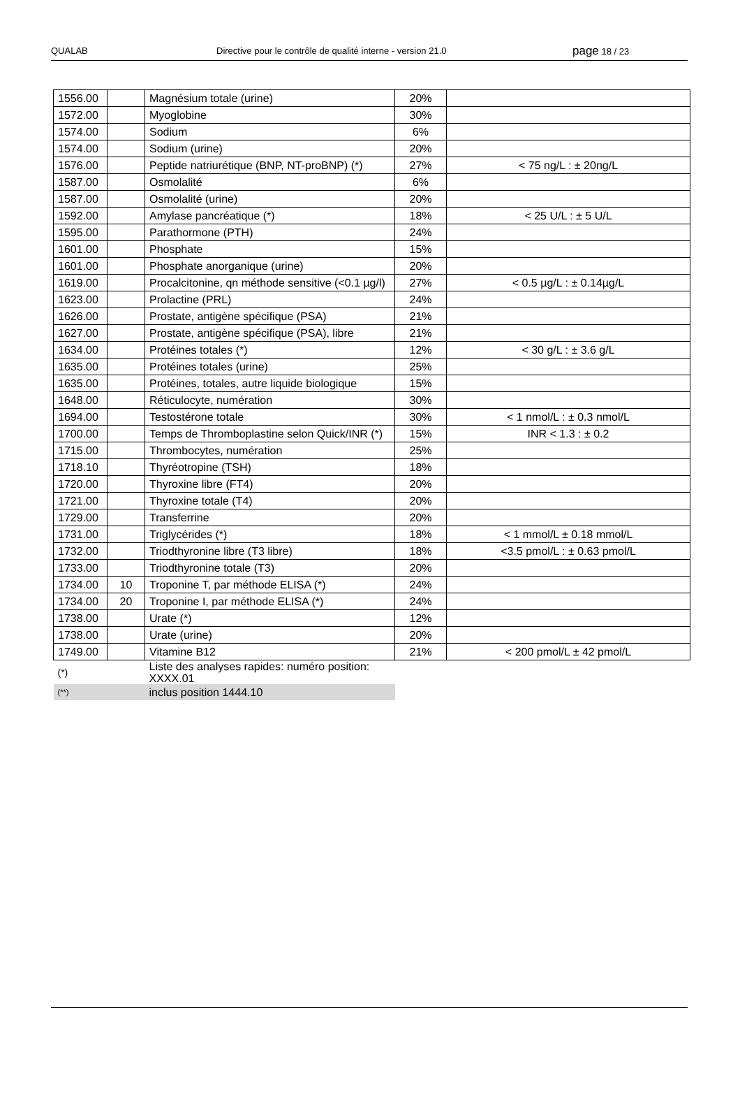QUALAB Directive pour le contrôle de qualité interne - version 21.0
page 18 / 23
| 1556.00 | | Magnésium totale (urine) | 20% | |
| 1572.00 | | Myoglobine | 30% | |
| 1574.00 | | Sodium | 6% | |
| 1574.00 | | Sodium (urine) | 20% | |
| 1576.00 | | Peptide natriurétique (BNP, NT-proBNP) (*) | 27% | < 75 ng/L : ± 20ng/L |
| 1587.00 | | Osmolalité | 6% | |
| 1587.00 | | Osmolalité (urine) | 20% | |
| 1592.00 | | Amylase pancréatique (*) | 18% | < 25 U/L : ± 5 U/L |
| 1595.00 | | Parathormone (PTH) | 24% | |
| 1601.00 | | Phosphate | 15% | |
| 1601.00 | | Phosphate anorganique (urine) | 20% | |
| 1619.00 | | Procalcitonine, qn méthode sensitive (<0.1 µg/l) | 27% | < 0.5 µg/L : ± 0.14µg/L |
| 1623.00 | | Prolactine (PRL) | 24% | |
| 1626.00 | | Prostate, antigène spécifique (PSA) | 21% | |
| 1627.00 | | Prostate, antigène spécifique (PSA), libre | 21% | |
| 1634.00 | | Protéines totales (*) | 12% | < 30 g/L : ± 3.6 g/L |
| 1635.00 | | Protéines totales (urine) | 25% | |
| 1635.00 | | Protéines, totales, autre liquide biologique | 15% | |
| 1648.00 | | Réticulocyte, numération | 30% | |
| 1694.00 | | Testostérone totale | 30% | < 1 nmol/L : ± 0.3 nmol/L |
| 1700.00 | | Temps de Thromboplastine selon Quick/INR (*) | 15% | INR < 1.3 : ± 0.2 |
| 1715.00 | | Thrombocytes, numération | 25% | |
| 1718.10 | | Thyréotropine (TSH) | 18% | |
| 1720.00 | | Thyroxine libre (FT4) | 20% | |
| 1721.00 | | Thyroxine totale (T4) | 20% | |
| 1729.00 | | Transferrine | 20% | |
| 1731.00 | | Triglycérides (*) | 18% | < 1 mmol/L ± 0.18 mmol/L |
| 1732.00 | | Triodthyronine libre (T3 libre) | 18% | <3.5 pmol/L : ± 0.63 pmol/L |
| 1733.00 | | Triodthyronine totale (T3) | 20% | |
| 1734.00 | 10 | Troponine T, par méthode ELISA (*) | 24% | |
| 1734.00 | 20 | Troponine I, par méthode ELISA (*) | 24% | |
| 1738.00 | | Urate (*) | 12% | |
| 1738.00 | | Urate (urine) | 20% | |
| 1749.00 | | Vitamine B12 | 21% | < 200 pmol/L ± 42 pmol/L |
| (*) | | Liste des analyses rapides: numéro position: XXXX.01 | | |
| (**) | | inclus position 1444.10 | | |